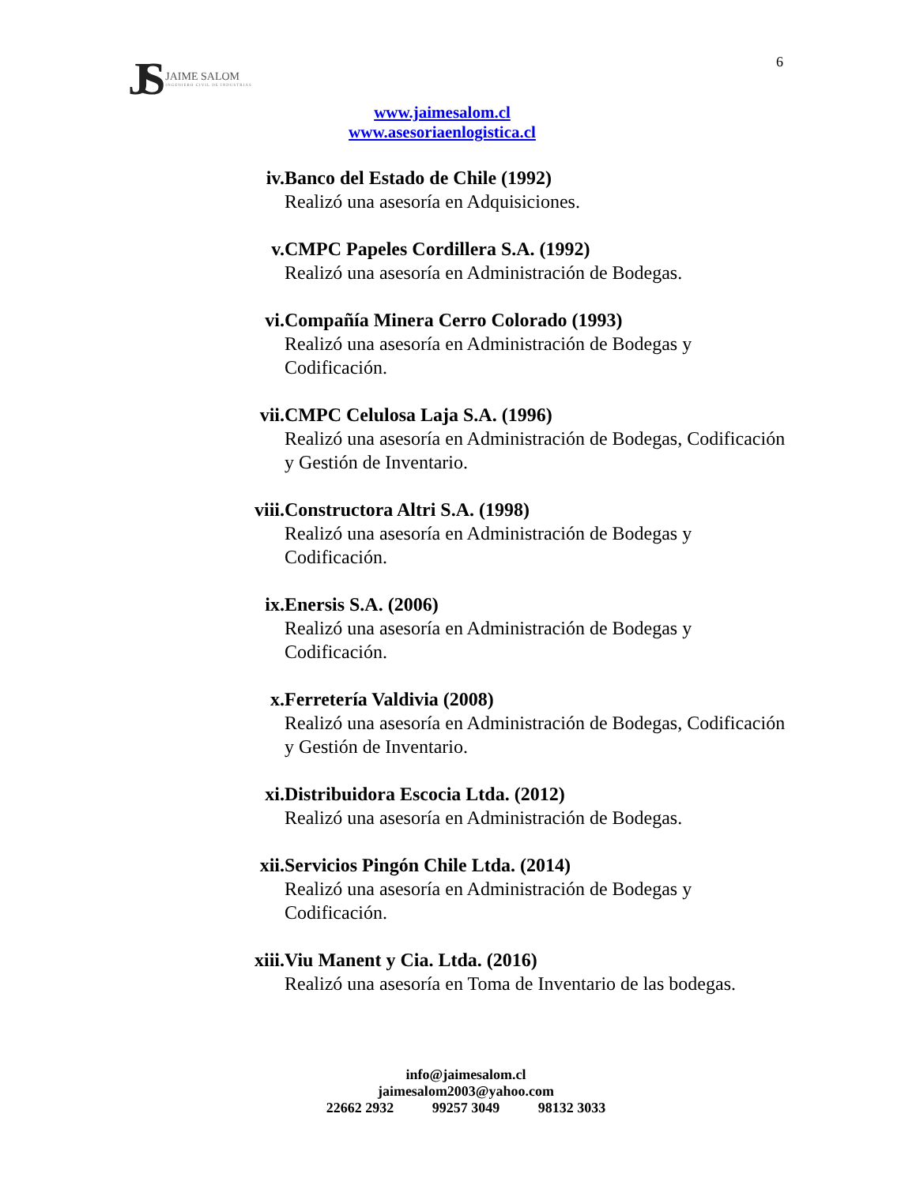JS JAIME SALOM
INGENIERO CIVIL DE INDUSTRIAS
6
www.jaimesalom.cl
www.asesoriaenlogistica.cl
iv. Banco del Estado de Chile (1992)
Realizó una asesoría en Adquisiciones.
v. CMPC Papeles Cordillera S.A. (1992)
Realizó una asesoría en Administración de Bodegas.
vi. Compañía Minera Cerro Colorado (1993)
Realizó una asesoría en Administración de Bodegas y Codificación.
vii. CMPC Celulosa Laja S.A. (1996)
Realizó una asesoría en Administración de Bodegas, Codificación y Gestión de Inventario.
viii. Constructora Altri S.A. (1998)
Realizó una asesoría en Administración de Bodegas y Codificación.
ix. Enersis S.A. (2006)
Realizó una asesoría en Administración de Bodegas y Codificación.
x. Ferretería Valdivia (2008)
Realizó una asesoría en Administración de Bodegas, Codificación y Gestión de Inventario.
xi. Distribuidora Escocia Ltda. (2012)
Realizó una asesoría en Administración de Bodegas.
xii. Servicios Pingón Chile Ltda. (2014)
Realizó una asesoría en Administración de Bodegas y Codificación.
xiii. Viu Manent y Cia. Ltda. (2016)
Realizó una asesoría en Toma de Inventario de las bodegas.
info@jaimesalom.cl
jaimesalom2003@yahoo.com
22662 2932 99257 3049 98132 3033